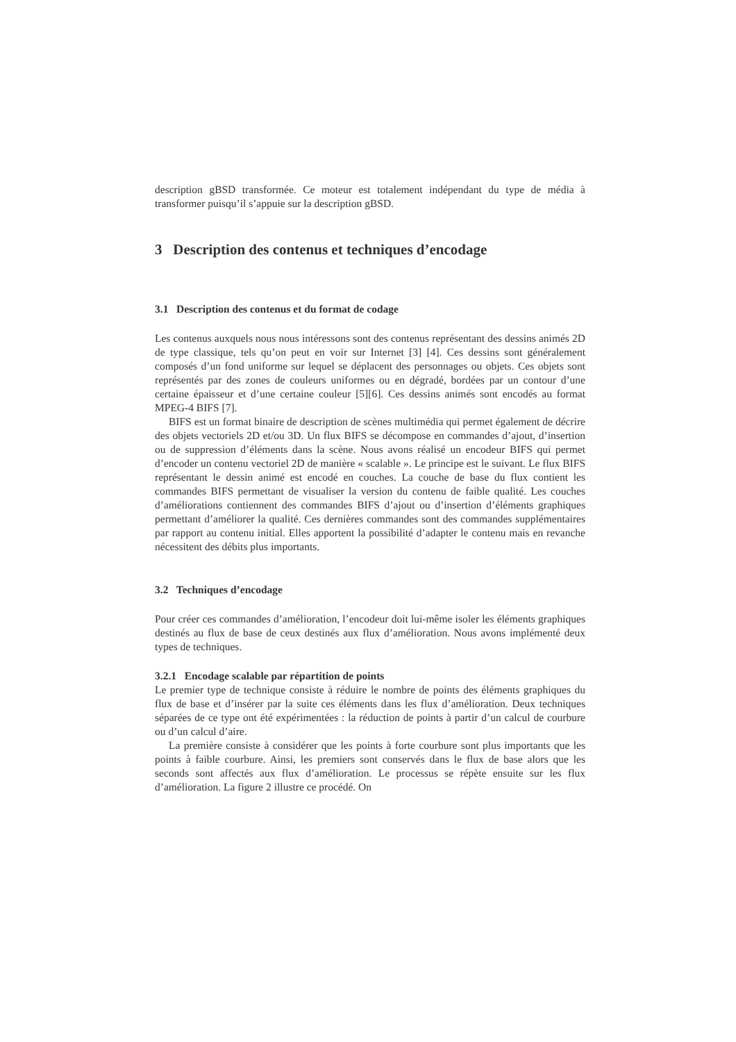description gBSD transformée. Ce moteur est totalement indépendant du type de média à transformer puisqu’il s’appuie sur la description gBSD.
3 Description des contenus et techniques d’encodage
3.1 Description des contenus et du format de codage
Les contenus auxquels nous nous intéressons sont des contenus représentant des dessins animés 2D de type classique, tels qu’on peut en voir sur Internet [3] [4]. Ces dessins sont généralement composés d’un fond uniforme sur lequel se déplacent des personnages ou objets. Ces objets sont représentés par des zones de couleurs uniformes ou en dégradé, bordées par un contour d’une certaine épaisseur et d’une certaine couleur [5][6]. Ces dessins animés sont encodés au format MPEG-4 BIFS [7].
BIFS est un format binaire de description de scènes multimédia qui permet également de décrire des objets vectoriels 2D et/ou 3D. Un flux BIFS se décompose en commandes d’ajout, d’insertion ou de suppression d’éléments dans la scène. Nous avons réalisé un encodeur BIFS qui permet d’encoder un contenu vectoriel 2D de manière « scalable ». Le principe est le suivant. Le flux BIFS représentant le dessin animé est encodé en couches. La couche de base du flux contient les commandes BIFS permettant de visualiser la version du contenu de faible qualité. Les couches d’améliorations contiennent des commandes BIFS d’ajout ou d’insertion d’éléments graphiques permettant d’améliorer la qualité. Ces dernières commandes sont des commandes supplémentaires par rapport au contenu initial. Elles apportent la possibilité d’adapter le contenu mais en revanche nécessitent des débits plus importants.
3.2 Techniques d’encodage
Pour créer ces commandes d’amélioration, l’encodeur doit lui-même isoler les éléments graphiques destinés au flux de base de ceux destinés aux flux d’amélioration. Nous avons implémenté deux types de techniques.
3.2.1 Encodage scalable par répartition de points
Le premier type de technique consiste à réduire le nombre de points des éléments graphiques du flux de base et d’insérer par la suite ces éléments dans les flux d’amélioration. Deux techniques séparées de ce type ont été expérimentées : la réduction de points à partir d’un calcul de courbure ou d’un calcul d’aire.
La première consiste à considérer que les points à forte courbure sont plus importants que les points à faible courbure. Ainsi, les premiers sont conservés dans le flux de base alors que les seconds sont affectés aux flux d’amélioration. Le processus se répète ensuite sur les flux d’amélioration. La figure 2 illustre ce procédé. On